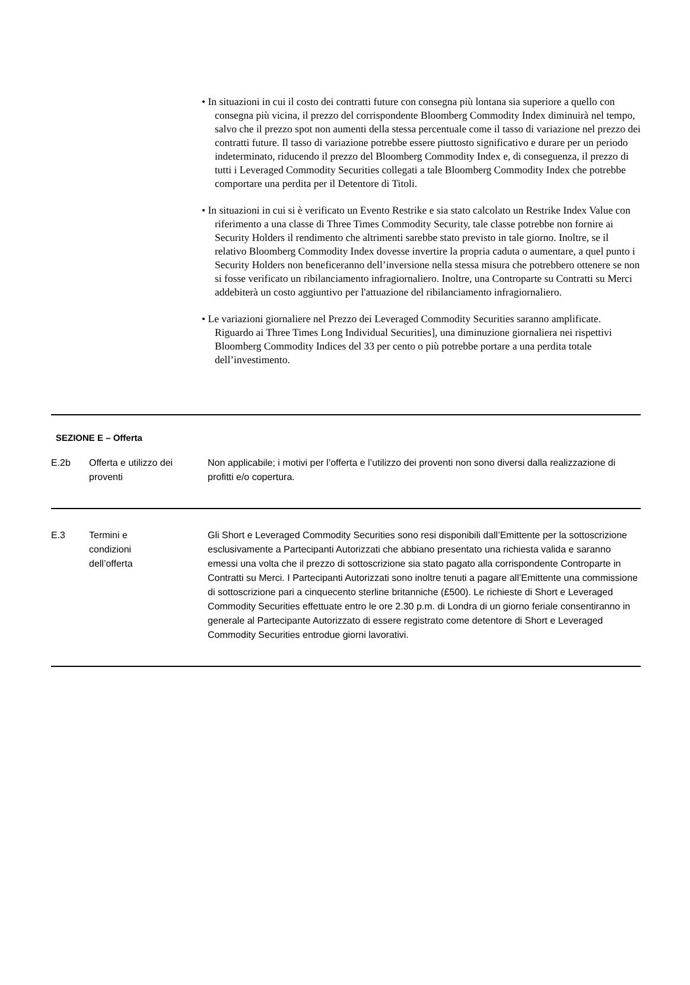• In situazioni in cui il costo dei contratti future con consegna più lontana sia superiore a quello con consegna più vicina, il prezzo del corrispondente Bloomberg Commodity Index diminuirà nel tempo, salvo che il prezzo spot non aumenti della stessa percentuale come il tasso di variazione nel prezzo dei contratti future. Il tasso di variazione potrebbe essere piuttosto significativo e durare per un periodo indeterminato, riducendo il prezzo del Bloomberg Commodity Index e, di conseguenza, il prezzo di tutti i Leveraged Commodity Securities collegati a tale Bloomberg Commodity Index che potrebbe comportare una perdita per il Detentore di Titoli.
• In situazioni in cui si è verificato un Evento Restrike e sia stato calcolato un Restrike Index Value con riferimento a una classe di Three Times Commodity Security, tale classe potrebbe non fornire ai Security Holders il rendimento che altrimenti sarebbe stato previsto in tale giorno. Inoltre, se il relativo Bloomberg Commodity Index dovesse invertire la propria caduta o aumentare, a quel punto i Security Holders non beneficeranno dell’inversione nella stessa misura che potrebbero ottenere se non si fosse verificato un ribilanciamento infragiornaliero. Inoltre, una Controparte su Contratti su Merci addebiterà un costo aggiuntivo per l'attuazione del ribilanciamento infragiornaliero.
• Le variazioni giornaliere nel Prezzo dei Leveraged Commodity Securities saranno amplificate. Riguardo ai Three Times Long Individual Securities], una diminuzione giornaliera nei rispettivi Bloomberg Commodity Indices del 33 per cento o più potrebbe portare a una perdita totale dell’investimento.
SEZIONE E – Offerta
| E.2b | Offerta e utilizzo dei proventi | Non applicabile; i motivi per l’offerta e l’utilizzo dei proventi non sono diversi dalla realizzazione di profitti e/o copertura. |
| E.3 | Termini e condizioni dell’offerta | Gli Short e Leveraged Commodity Securities sono resi disponibili dall’Emittente per la sottoscrizione esclusivamente a Partecipanti Autorizzati che abbiano presentato una richiesta valida e saranno emessi una volta che il prezzo di sottoscrizione sia stato pagato alla corrispondente Controparte in Contratti su Merci. I Partecipanti Autorizzati sono inoltre tenuti a pagare all’Emittente una commissione di sottoscrizione pari a cinquecento sterline britanniche (£500). Le richieste di Short e Leveraged Commodity Securities effettuate entro le ore 2.30 p.m. di Londra di un giorno feriale consentiranno in generale al Partecipante Autorizzato di essere registrato come detentore di Short e Leveraged Commodity Securities entrodue giorni lavorativi. |